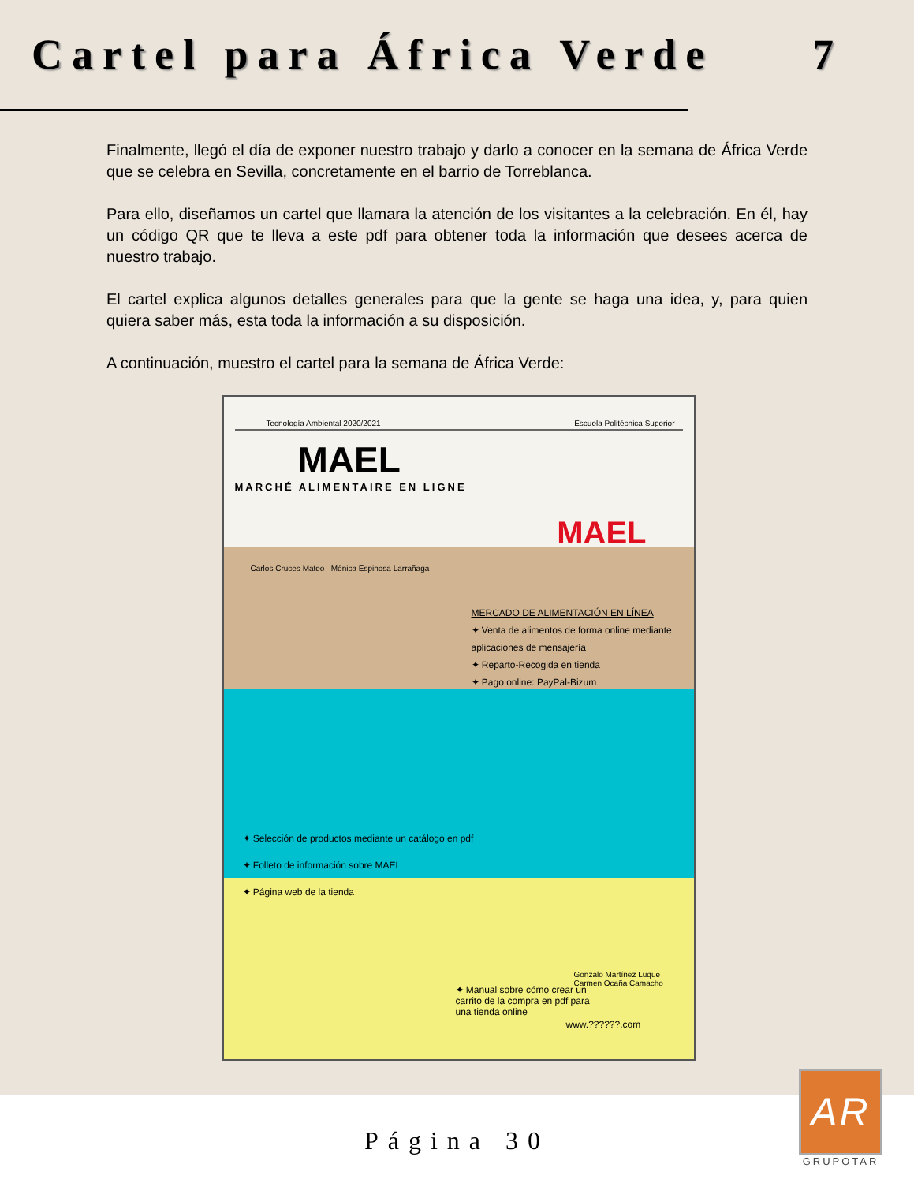Cartel para África Verde 7
Finalmente, llegó el día de exponer nuestro trabajo y darlo a conocer en la semana de África Verde que se celebra en Sevilla, concretamente en el barrio de Torreblanca.
Para ello, diseñamos un cartel que llamara la atención de los visitantes a la celebración. En él, hay un código QR que te lleva a este pdf para obtener toda la información que desees acerca de nuestro trabajo.
El cartel explica algunos detalles generales para que la gente se haga una idea, y, para quien quiera saber más, esta toda la información a su disposición.
A continuación, muestro el cartel para la semana de África Verde:
Tecnología Ambiental 2020/2021 Escuela Politécnica Superior
MAEL
MARCHÉ ALIMENTAIRE EN LIGNE
MAEL
Carlos Cruces Mateo Mónica Espinosa Larrañaga
MERCADO DE ALIMENTACIÓN EN LÍNEA
✦ Venta de alimentos de forma online mediante aplicaciones de mensajería
✦ Reparto-Recogida en tienda
✦ Pago online: PayPal-Bizum
✦ Selección de productos mediante un catálogo en pdf
✦ Folleto de información sobre MAEL
✦ Página web de la tienda
✦ Manual sobre cómo crear un carrito de la compra en pdf para una tienda online
Gonzalo Martínez Luque Carmen Ocaña Camacho
www.??????.com
Página 30
AR
GRUPOTAR